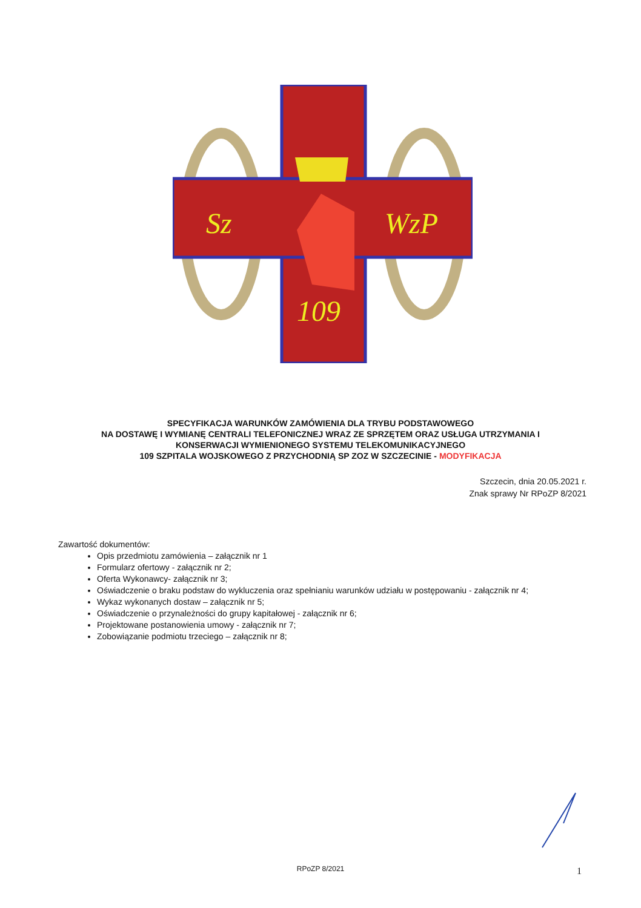Sz
WzP
109
SPECYFIKACJA WARUNKÓW ZAMÓWIENIA DLA TRYBU PODSTAWOWEGO
NA DOSTAWĘ I WYMIANĘ CENTRALI TELEFONICZNEJ WRAZ ZE SPRZĘTEM ORAZ USŁUGA UTRZYMANIA I
KONSERWACJI WYMIENIONEGO SYSTEMU TELEKOMUNIKACYJNEGO
109 SZPITALA WOJSKOWEGO Z PRZYCHODNIĄ SP ZOZ W SZCZECINIE - MODYFIKACJA
Szczecin, dnia 20.05.2021 r.
Znak sprawy Nr RPoZP 8/2021
Zawartość dokumentów:
Opis przedmiotu zamówienia – załącznik nr 1
Formularz ofertowy - załącznik nr 2;
Oferta Wykonawcy- załącznik nr 3;
Oświadczenie o braku podstaw do wykluczenia oraz spełnianiu warunków udziału w postępowaniu - załącznik nr 4;
Wykaz wykonanych dostaw – załącznik nr 5;
Oświadczenie o przynależności do grupy kapitałowej - załącznik nr 6;
Projektowane postanowienia umowy - załącznik nr 7;
Zobowiązanie podmiotu trzeciego – załącznik nr 8;
RPoZP 8/2021 1